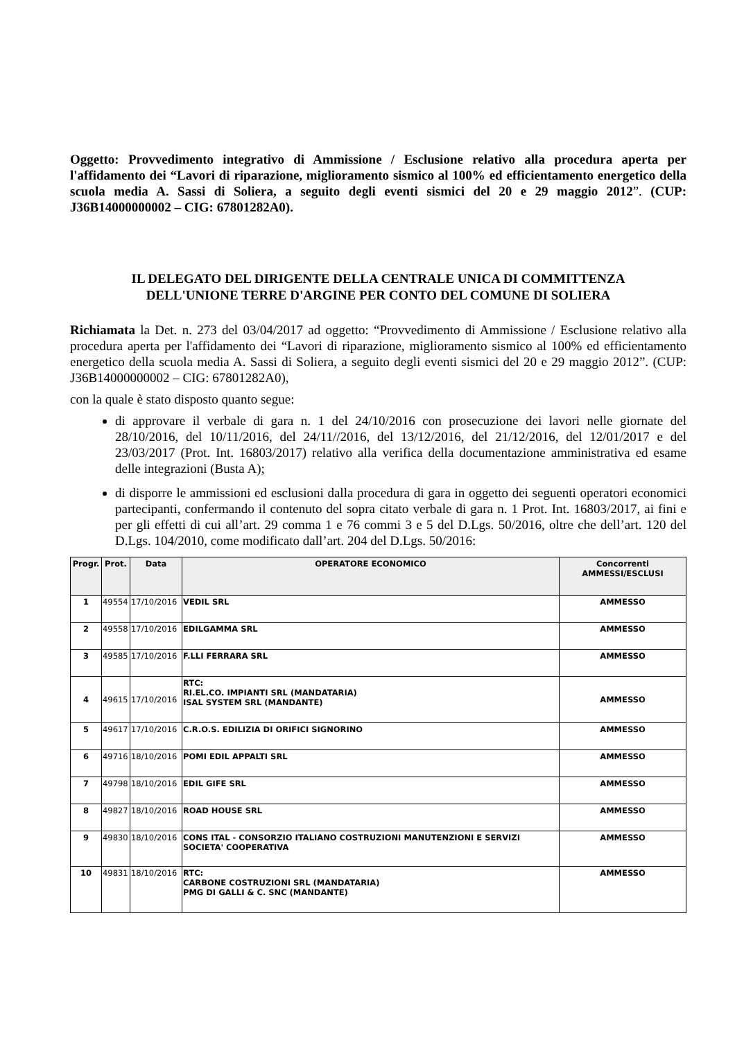Oggetto: Provvedimento integrativo di Ammissione / Esclusione relativo alla procedura aperta per l'affidamento dei “Lavori di riparazione, miglioramento sismico al 100% ed efficientamento energetico della scuola media A. Sassi di Soliera, a seguito degli eventi sismici del 20 e 29 maggio 2012”. (CUP: J36B14000000002 – CIG: 67801282A0).
IL DELEGATO DEL DIRIGENTE DELLA CENTRALE UNICA DI COMMITTENZA
DELL'UNIONE TERRE D'ARGINE PER CONTO DEL COMUNE DI SOLIERA
Richiamata la Det. n. 273 del 03/04/2017 ad oggetto: “Provvedimento di Ammissione / Esclusione relativo alla procedura aperta per l'affidamento dei “Lavori di riparazione, miglioramento sismico al 100% ed efficientamento energetico della scuola media A. Sassi di Soliera, a seguito degli eventi sismici del 20 e 29 maggio 2012”. (CUP: J36B14000000002 – CIG: 67801282A0),
con la quale è stato disposto quanto segue:
di approvare il verbale di gara n. 1 del 24/10/2016 con prosecuzione dei lavori nelle giornate del 28/10/2016, del 10/11/2016, del 24/11//2016, del 13/12/2016, del 21/12/2016, del 12/01/2017 e del 23/03/2017 (Prot. Int. 16803/2017) relativo alla verifica della documentazione amministrativa ed esame delle integrazioni (Busta A);
di disporre le ammissioni ed esclusioni dalla procedura di gara in oggetto dei seguenti operatori economici partecipanti, confermando il contenuto del sopra citato verbale di gara n. 1 Prot. Int. 16803/2017, ai fini e per gli effetti di cui all’art. 29 comma 1 e 76 commi 3 e 5 del D.Lgs. 50/2016, oltre che dell’art. 120 del D.Lgs. 104/2010, come modificato dall’art. 204 del D.Lgs. 50/2016:
| Progr. | Prot. | Data | OPERATORE ECONOMICO | Concorrenti AMMESSI/ESCLUSI |
| --- | --- | --- | --- | --- |
| 1 | 49554 | 17/10/2016 | VEDIL SRL | AMMESSO |
| 2 | 49558 | 17/10/2016 | EDILGAMMA SRL | AMMESSO |
| 3 | 49585 | 17/10/2016 | F.LLI FERRARA SRL | AMMESSO |
| 4 | 49615 | 17/10/2016 | RTC: RI.EL.CO. IMPIANTI SRL (MANDATARIA) ISAL SYSTEM SRL (MANDANTE) | AMMESSO |
| 5 | 49617 | 17/10/2016 | C.R.O.S. EDILIZIA DI ORIFICI SIGNORINO | AMMESSO |
| 6 | 49716 | 18/10/2016 | POMI EDIL APPALTI SRL | AMMESSO |
| 7 | 49798 | 18/10/2016 | EDIL GIFE SRL | AMMESSO |
| 8 | 49827 | 18/10/2016 | ROAD HOUSE SRL | AMMESSO |
| 9 | 49830 | 18/10/2016 | CONS ITAL - CONSORZIO ITALIANO COSTRUZIONI MANUTENZIONI E SERVIZI SOCIETA' COOPERATIVA | AMMESSO |
| 10 | 49831 | 18/10/2016 | RTC: CARBONE COSTRUZIONI SRL (MANDATARIA) PMG DI GALLI & C. SNC (MANDANTE) | AMMESSO |